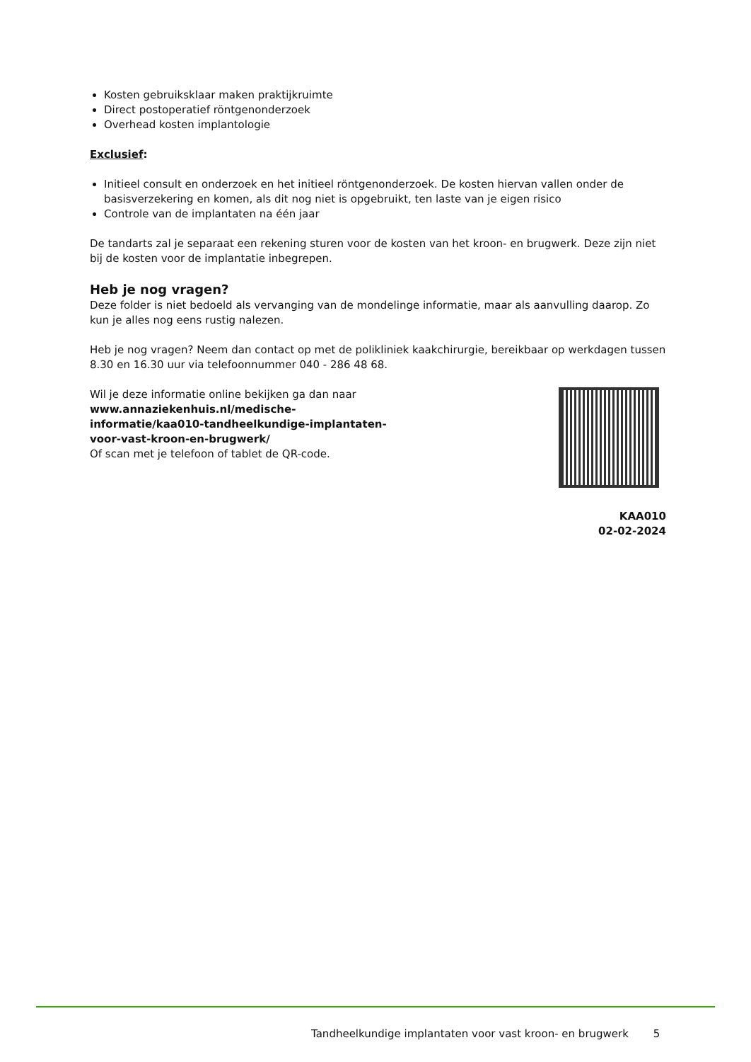Kosten gebruiksklaar maken praktijkruimte
Direct postoperatief röntgenonderzoek
Overhead kosten implantologie
Exclusief:
Initieel consult en onderzoek en het initieel röntgenonderzoek. De kosten hiervan vallen onder de basisverzekering en komen, als dit nog niet is opgebruikt, ten laste van je eigen risico
Controle van de implantaten na één jaar
De tandarts zal je separaat een rekening sturen voor de kosten van het kroon- en brugwerk. Deze zijn niet bij de kosten voor de implantatie inbegrepen.
Heb je nog vragen?
Deze folder is niet bedoeld als vervanging van de mondelinge informatie, maar als aanvulling daarop. Zo kun je alles nog eens rustig nalezen.
Heb je nog vragen? Neem dan contact op met de polikliniek kaakchirurgie, bereikbaar op werkdagen tussen 8.30 en 16.30 uur via telefoonnummer 040 - 286 48 68.
Wil je deze informatie online bekijken ga dan naar www.annaziekenhuis.nl/medische-informatie/kaa010-tandheelkundige-implantaten-voor-vast-kroon-en-brugwerk/
Of scan met je telefoon of tablet de QR-code.
KAA010
02-02-2024
Tandheelkundige implantaten voor vast kroon- en brugwerk 5